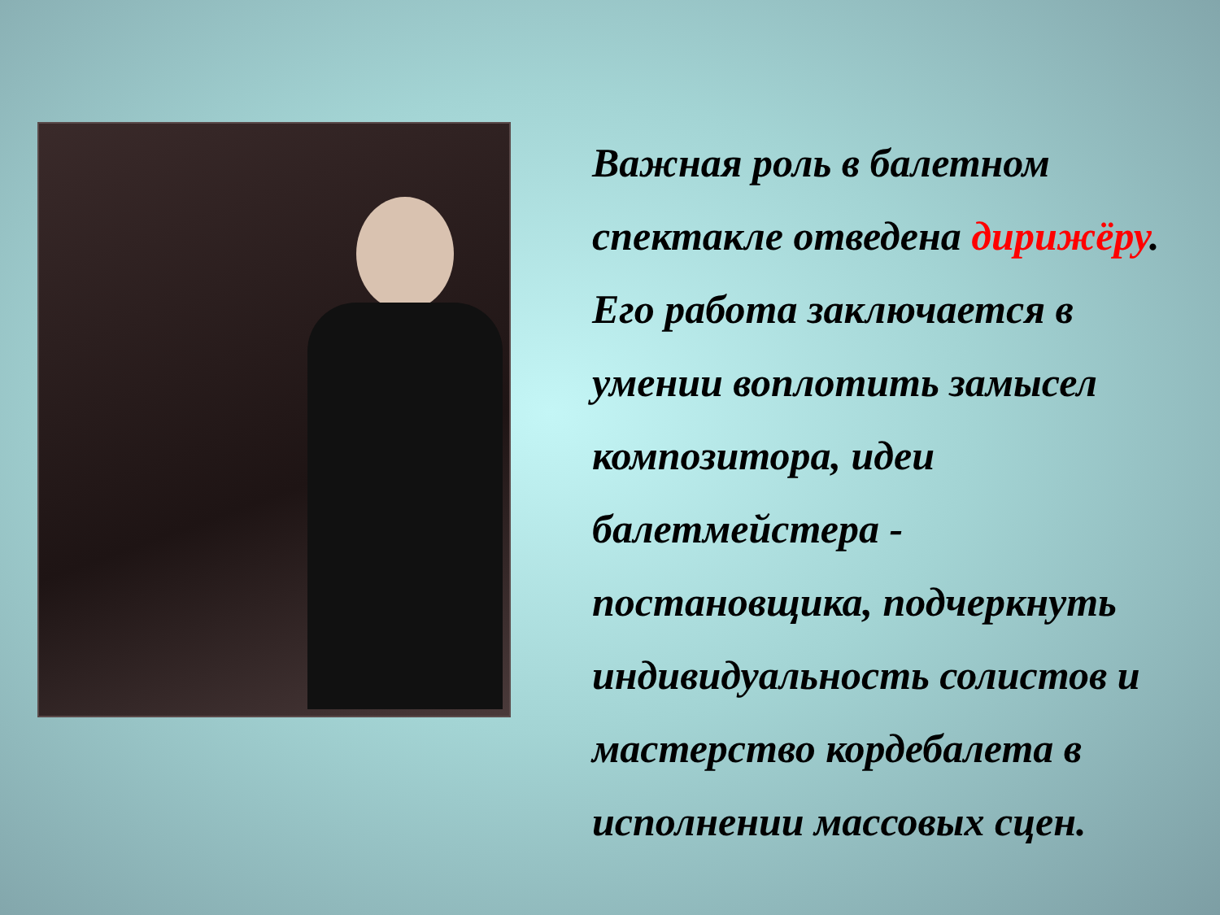Важная роль в балетном спектакле отведена дирижёру. Его работа заключается в умении воплотить замысел композитора, идеи балетмейстера - постановщика, подчеркнуть индивидуальность солистов и мастерство кордебалета в исполнении массовых сцен.